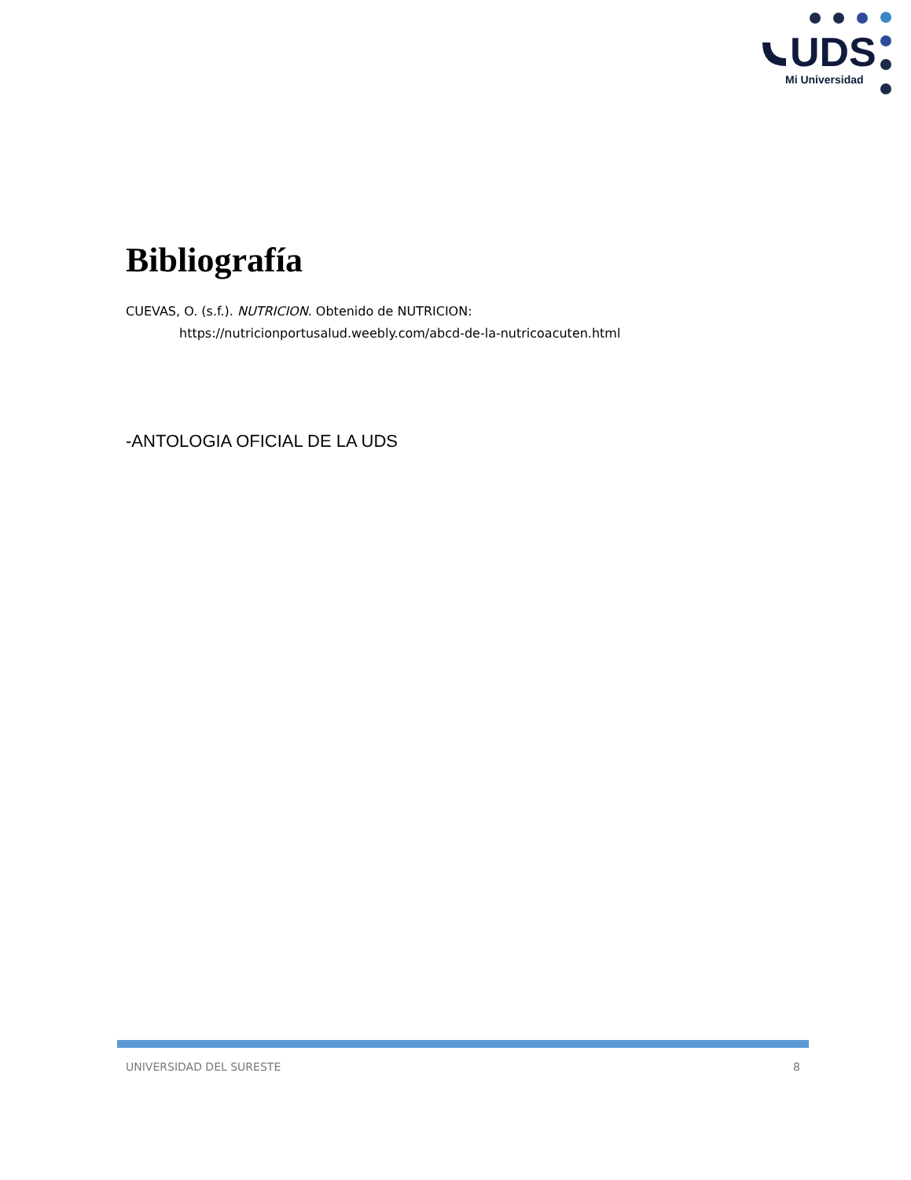UDS
Mi Universidad
Bibliografía
CUEVAS, O. (s.f.). NUTRICION. Obtenido de NUTRICION:
https://nutricionportusalud.weebly.com/abcd-de-la-nutricoacuten.html
-ANTOLOGIA OFICIAL DE LA UDS
UNIVERSIDAD DEL SURESTE 8